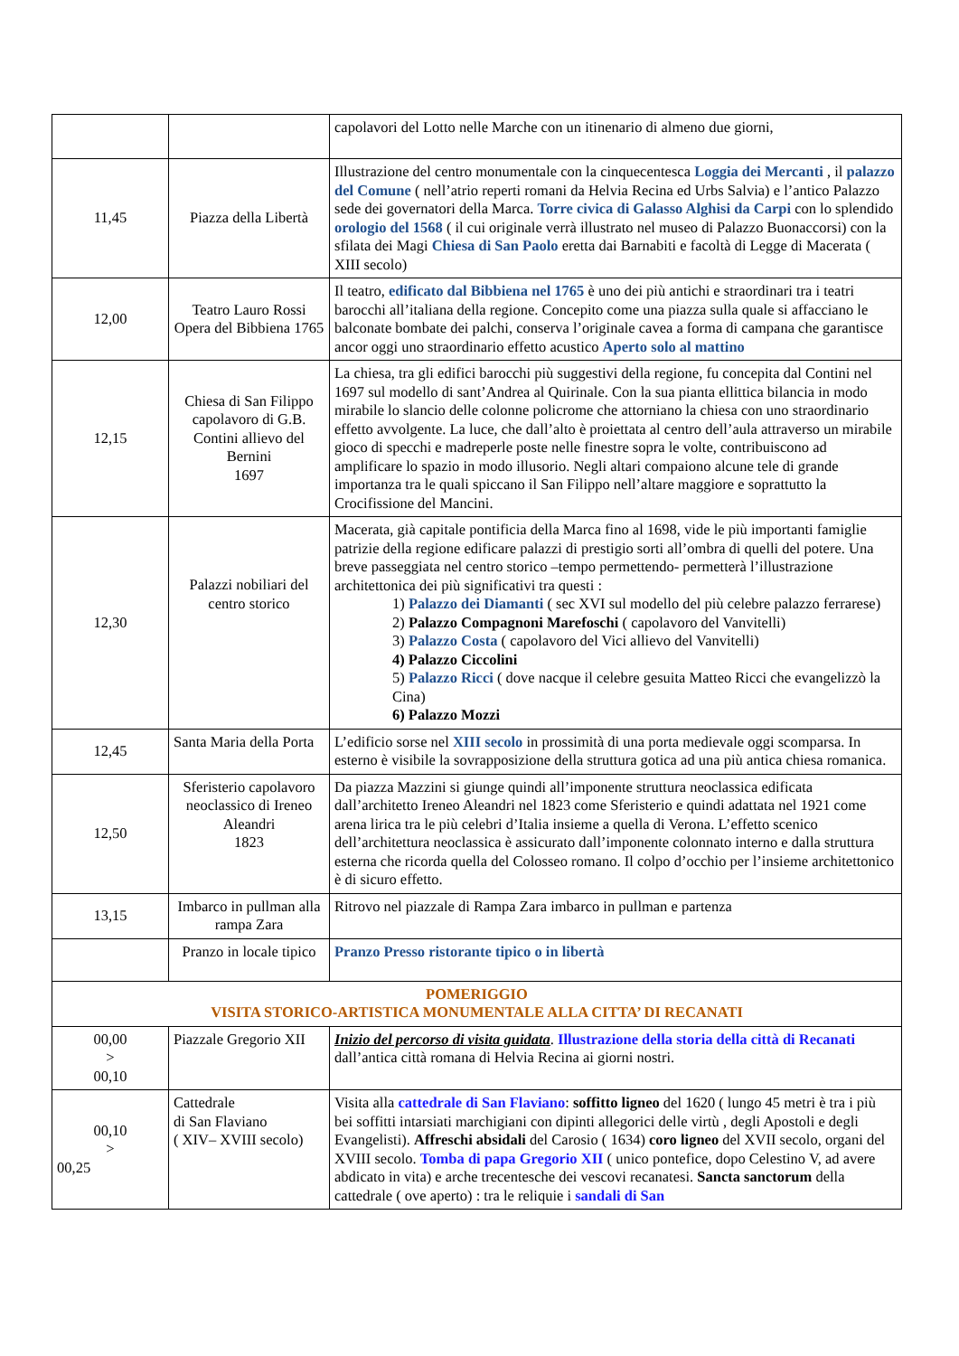| | | capolavori del Lotto nelle Marche con un itinenario di almeno due giorni, |
| 11,45 | Piazza della Libertà | Illustrazione del centro monumentale con la cinquecentesca Loggia dei Mercanti , il palazzo del Comune ( nell’atrio reperti romani da Helvia Recina ed Urbs Salvia) e l’antico Palazzo sede dei governatori della Marca. Torre civica di Galasso Alghisi da Carpi con lo splendido orologio del 1568 ( il cui originale verrà illustrato nel museo di Palazzo Buonaccorsi) con la sfilata dei Magi Chiesa di San Paolo eretta dai Barnabiti e facoltà di Legge di Macerata ( XIII secolo) |
| 12,00 | Teatro Lauro Rossi Opera del Bibbiena 1765 | Il teatro, edificato dal Bibbiena nel 1765 è uno dei più antichi e straordinari tra i teatri barocchi all’italiana della regione. Concepito come una piazza sulla quale si affacciano le balconate bombate dei palchi, conserva l’originale cavea a forma di campana che garantisce ancor oggi uno straordinario effetto acustico Aperto solo al mattino |
| 12,15 | Chiesa di San Filippo capolavoro di G.B. Contini allievo del Bernini 1697 | La chiesa, tra gli edifici barocchi più suggestivi della regione, fu concepita dal Contini nel 1697 sul modello di sant’Andrea al Quirinale. Con la sua pianta ellittica bilancia in modo mirabile lo slancio delle colonne policrome che attorniano la chiesa con uno straordinario effetto avvolgente. La luce, che dall’alto è proiettata al centro dell’aula attraverso un mirabile gioco di specchi e madreperle poste nelle finestre sopra le volte, contribuiscono ad amplificare lo spazio in modo illusorio. Negli altari compaiono alcune tele di grande importanza tra le quali spiccano il San Filippo nell’altare maggiore e soprattutto la Crocifissione del Mancini. |
| 12,30 | Palazzi nobiliari del centro storico | Macerata, già capitale pontificia della Marca fino al 1698, vide le più importanti famiglie patrizie della regione edificare palazzi di prestigio sorti all’ombra di quelli del potere. Una breve passeggiata nel centro storico –tempo permettendo- permetterà l’illustrazione architettonica dei più significativi tra questi : 1) Palazzo dei Diamanti ( sec XVI sul modello del più celebre palazzo ferrarese) 2) Palazzo Compagnoni Marefoschi ( capolavoro del Vanvitelli) 3) Palazzo Costa ( capolavoro del Vici allievo del Vanvitelli) 4) Palazzo Ciccolini 5) Palazzo Ricci ( dove nacque il celebre gesuita Matteo Ricci che evangelizzò la Cina) 6) Palazzo Mozzi |
| 12,45 | Santa Maria della Porta | L’edificio sorse nel XIII secolo in prossimità di una porta medievale oggi scomparsa. In esterno è visibile la sovrapposizione della struttura gotica ad una più antica chiesa romanica. |
| 12,50 | Sferisterio capolavoro neoclassico di Ireneo Aleandri 1823 | Da piazza Mazzini si giunge quindi all’imponente struttura neoclassica edificata dall’architetto Ireneo Aleandri nel 1823 come Sferisterio e quindi adattata nel 1921 come arena lirica tra le più celebri d’Italia insieme a quella di Verona. L’effetto scenico dell’architettura neoclassica è assicurato dall’imponente colonnato interno e dalla struttura esterna che ricorda quella del Colosseo romano. Il colpo d’occhio per l’insieme architettonico è di sicuro effetto. |
| 13,15 | Imbarco in pullman alla rampa Zara | Ritrovo nel piazzale di Rampa Zara imbarco in pullman e partenza |
| | Pranzo in locale tipico | Pranzo Presso ristorante tipico o in libertà |
| POMERIGGIO VISITA STORICO-ARTISTICA MONUMENTALE ALLA CITTA’ DI RECANATI | | |
| 00,00 > 00,10 | Piazzale Gregorio XII | Inizio del percorso di visita guidata . Illustrazione della storia della città di Recanati dall’antica città romana di Helvia Recina ai giorni nostri. |
| 00,10 > 00,25 | Cattedrale di San Flaviano ( XIV– XVIII secolo) | Visita alla cattedrale di San Flaviano : soffitto ligneo del 1620 ( lungo 45 metri è tra i più bei soffitti intarsiati marchigiani con dipinti allegorici delle virtù , degli Apostoli e degli Evangelisti). Affreschi absidali del Carosio ( 1634) coro ligneo del XVII secolo, organi del XVIII secolo. Tomba di papa Gregorio XII ( unico pontefice, dopo Celestino V, ad avere abdicato in vita) e arche trecentesche dei vescovi recanatesi. Sancta sanctorum della cattedrale ( ove aperto) : tra le reliquie i sandali di San |